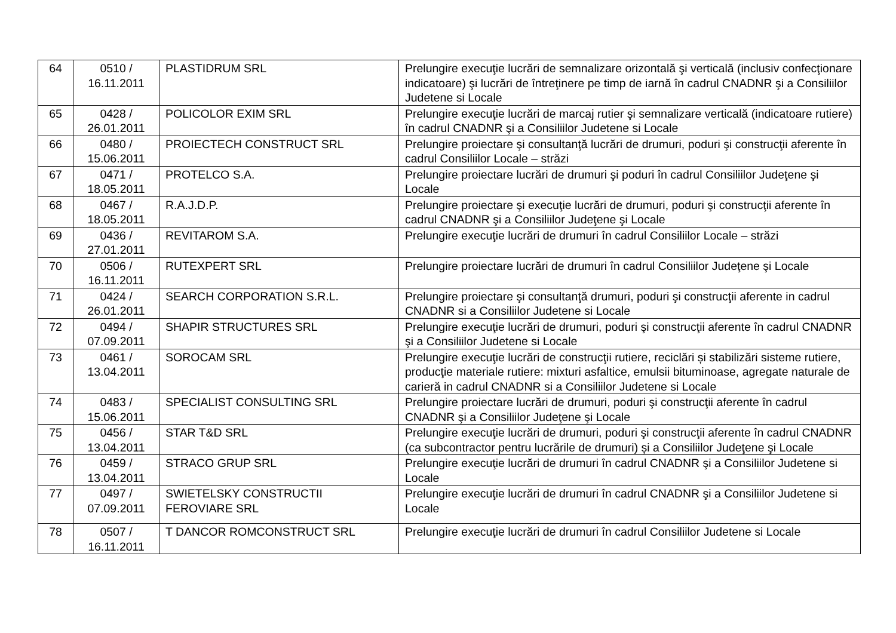| 64 | 0510 / 16.11.2011 | PLASTIDRUM SRL | Prelungire execuţie lucrări de semnalizare orizontală şi verticală (inclusiv confecţionare indicatoare) şi lucrări de întreţinere pe timp de iarnă în cadrul CNADNR şi a Consiliilor Judetene si Locale |
| 65 | 0428 / 26.01.2011 | POLICOLOR EXIM SRL | Prelungire execuţie lucrări de marcaj rutier şi semnalizare verticală (indicatoare rutiere) în cadrul CNADNR şi a Consiliilor Judetene si Locale |
| 66 | 0480 / 15.06.2011 | PROIECTECH CONSTRUCT SRL | Prelungire proiectare şi consultanţă lucrări de drumuri, poduri şi construcţii aferente în cadrul Consiliilor Locale – străzi |
| 67 | 0471 / 18.05.2011 | PROTELCO S.A. | Prelungire proiectare lucrări de drumuri şi poduri în cadrul Consiliilor Judeţene şi Locale |
| 68 | 0467 / 18.05.2011 | R.A.J.D.P. | Prelungire proiectare şi execuţie lucrări de drumuri, poduri şi construcţii aferente în cadrul CNADNR şi a Consiliilor Judeţene şi Locale |
| 69 | 0436 / 27.01.2011 | REVITAROM S.A. | Prelungire execuţie lucrări de drumuri în cadrul Consiliilor Locale – străzi |
| 70 | 0506 / 16.11.2011 | RUTEXPERT SRL | Prelungire proiectare lucrări de drumuri în cadrul Consiliilor Judeţene şi Locale |
| 71 | 0424 / 26.01.2011 | SEARCH CORPORATION S.R.L. | Prelungire proiectare şi consultanţă drumuri, poduri şi construcţii aferente in cadrul CNADNR si a Consiliilor Judetene si Locale |
| 72 | 0494 / 07.09.2011 | SHAPIR STRUCTURES SRL | Prelungire execuţie lucrări de drumuri, poduri şi construcţii aferente în cadrul CNADNR şi a Consiliilor Judetene si Locale |
| 73 | 0461 / 13.04.2011 | SOROCAM SRL | Prelungire execuţie lucrări de construcţii rutiere, reciclări și stabilizări sisteme rutiere, producţie materiale rutiere: mixturi asfaltice, emulsii bituminoase, agregate naturale de carieră in cadrul CNADNR si a Consiliilor Judetene si Locale |
| 74 | 0483 / 15.06.2011 | SPECIALIST CONSULTING SRL | Prelungire proiectare lucrări de drumuri, poduri şi construcţii aferente în cadrul CNADNR şi a Consiliilor Judeţene şi Locale |
| 75 | 0456 / 13.04.2011 | STAR T&D SRL | Prelungire execuţie lucrări de drumuri, poduri şi construcţii aferente în cadrul CNADNR (ca subcontractor pentru lucrările de drumuri) și a Consiliilor Judeţene şi Locale |
| 76 | 0459 / 13.04.2011 | STRACO GRUP SRL | Prelungire execuţie lucrări de drumuri în cadrul CNADNR şi a Consiliilor Judetene si Locale |
| 77 | 0497 / 07.09.2011 | SWIETELSKY CONSTRUCTII FEROVIARE SRL | Prelungire execuţie lucrări de drumuri în cadrul CNADNR şi a Consiliilor Judetene si Locale |
| 78 | 0507 / 16.11.2011 | T DANCOR ROMCONSTRUCT SRL | Prelungire execuţie lucrări de drumuri în cadrul Consiliilor Judetene si Locale |